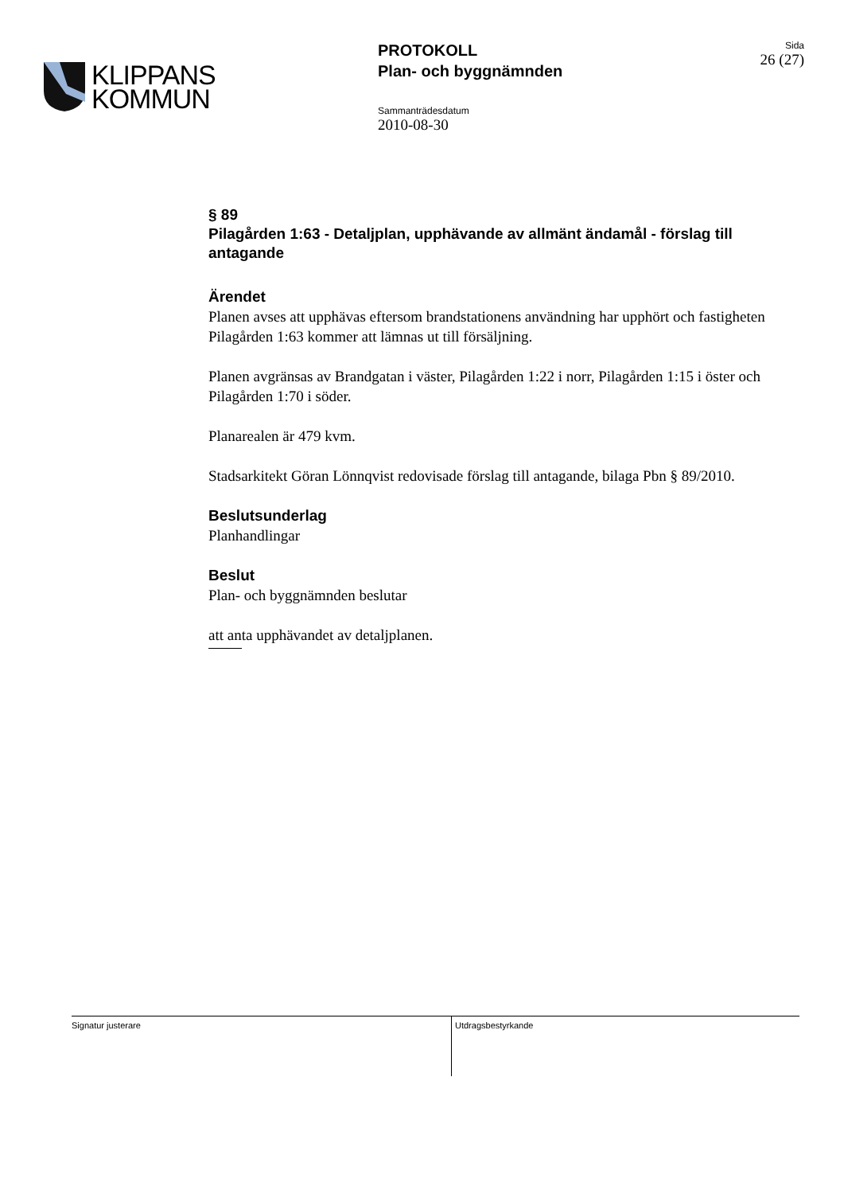KLIPPANS
KOMMUN
PROTOKOLL
Plan- och byggnämnden
Sammanträdesdatum
2010-08-30
Sida
26 (27)
§ 89
Pilagården 1:63 - Detaljplan, upphävande av allmänt ändamål - förslag till antagande
Ärendet
Planen avses att upphävas eftersom brandstationens användning har upphört och fastigheten Pilagården 1:63 kommer att lämnas ut till försäljning.
Planen avgränsas av Brandgatan i väster, Pilagården 1:22 i norr, Pilagården 1:15 i öster och Pilagården 1:70 i söder.
Planarealen är 479 kvm.
Stadsarkitekt Göran Lönnqvist redovisade förslag till antagande, bilaga Pbn § 89/2010.
Beslutsunderlag
Planhandlingar
Beslut
Plan- och byggnämnden beslutar
att anta upphävandet av detaljplanen.
Signatur justerare Utdragsbestyrkande